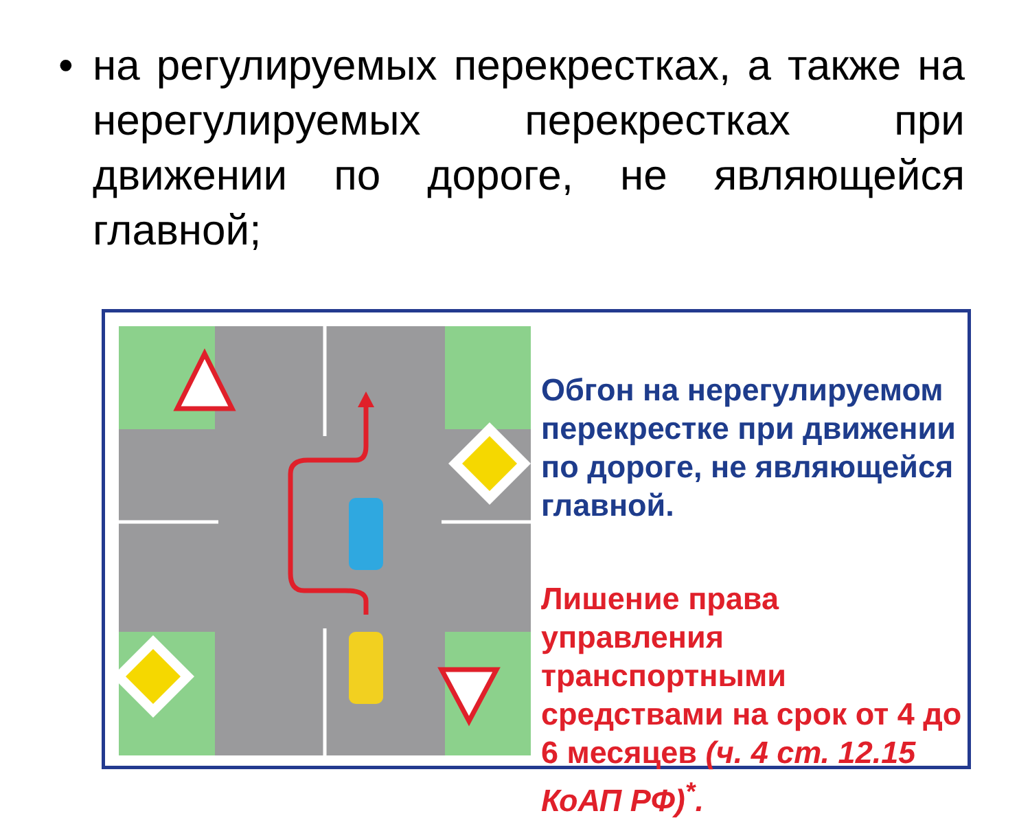• на регулируемых перекрестках, а также на нерегулируемых перекрестках при движении по дороге, не являющейся главной;
Обгон на нерегулируемом перекрестке при движении по дороге, не являющейся главной.
Лишение права управления транспортными средствами на срок от 4 до 6 месяцев (ч. 4 ст. 12.15 КоАП РФ)<sup>*</sup>.